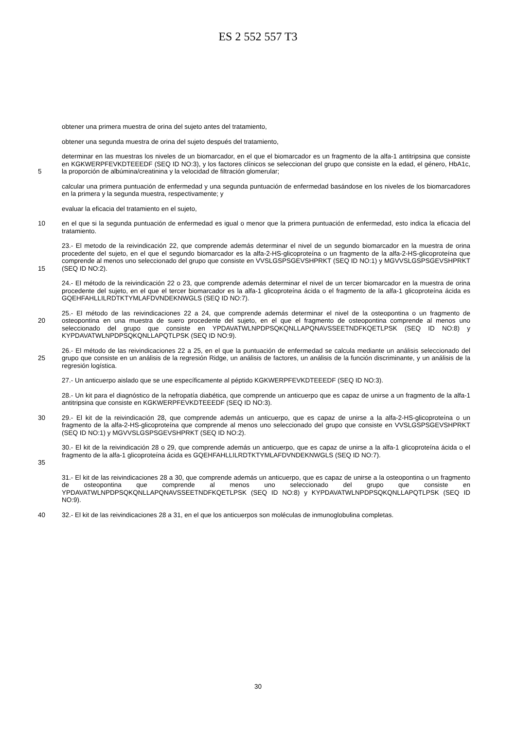ES 2 552 557 T3
obtener una primera muestra de orina del sujeto antes del tratamiento,
obtener una segunda muestra de orina del sujeto después del tratamiento,
5 determinar en las muestras los niveles de un biomarcador, en el que el biomarcador es un fragmento de la alfa-1 antitripsina que consiste en KGKWERPFEVKDTEEEDF (SEQ ID NO:3), y los factores clínicos se seleccionan del grupo que consiste en la edad, el género, HbA1c, la proporción de albúmina/creatinina y la velocidad de filtración glomerular;
calcular una primera puntuación de enfermedad y una segunda puntuación de enfermedad basándose en los niveles de los biomarcadores en la primera y la segunda muestra, respectivamente; y
evaluar la eficacia del tratamiento en el sujeto,
10 en el que si la segunda puntuación de enfermedad es igual o menor que la primera puntuación de enfermedad, esto indica la eficacia del tratamiento.
15 23.- El metodo de la reivindicación 22, que comprende además determinar el nivel de un segundo biomarcador en la muestra de orina procedente del sujeto, en el que el segundo biomarcador es la alfa-2-HS-glicoproteína o un fragmento de la alfa-2-HS-glicoproteína que comprende al menos uno seleccionado del grupo que consiste en VVSLGSPSGEVSHPRKT (SEQ ID NO:1) y MGVVSLGSPSGEVSHPRKT (SEQ ID NO:2).
24.- El método de la reivindicación 22 o 23, que comprende además determinar el nivel de un tercer biomarcador en la muestra de orina procedente del sujeto, en el que el tercer biomarcador es la alfa-1 glicoproteína ácida o el fragmento de la alfa-1 glicoproteína ácida es GQEHFAHLLILRDTKTYMLAFDVNDEKNWGLS (SEQ ID NO:7).
20 25.- El método de las reivindicaciones 22 a 24, que comprende además determinar el nivel de la osteopontina o un fragmento de osteopontina en una muestra de suero procedente del sujeto, en el que el fragmento de osteopontina comprende al menos uno seleccionado del grupo que consiste en YPDAVATWLNPDPSQKQNLLAPQNAVSSEETNDFKQETLPSK (SEQ ID NO:8) y KYPDAVATWLNPDPSQKQNLLAPQTLPSK (SEQ ID NO:9).
25 26.- El método de las reivindicaciones 22 a 25, en el que la puntuación de enfermedad se calcula mediante un análisis seleccionado del grupo que consiste en un análisis de la regresión Ridge, un análisis de factores, un análisis de la función discriminante, y un análisis de la regresión logística.
27.- Un anticuerpo aislado que se une específicamente al péptido KGKWERPFEVKDTEEEDF (SEQ ID NO:3).
28.- Un kit para el diagnóstico de la nefropatía diabética, que comprende un anticuerpo que es capaz de unirse a un fragmento de la alfa-1 antitripsina que consiste en KGKWERPFEVKDTEEEDF (SEQ ID NO:3).
30 29.- El kit de la reivindicación 28, que comprende además un anticuerpo, que es capaz de unirse a la alfa-2-HS-glicoproteína o un fragmento de la alfa-2-HS-glicoproteína que comprende al menos uno seleccionado del grupo que consiste en VVSLGSPSGEVSHPRKT (SEQ ID NO:1) y MGVVSLGSPSGEVSHPRKT (SEQ ID NO:2).
35 30.- El kit de la reivindicación 28 o 29, que comprende además un anticuerpo, que es capaz de unirse a la alfa-1 glicoproteína ácida o el fragmento de la alfa-1 glicoproteína ácida es GQEHFAHLLILRDTKTYMLAFDVNDEKNWGLS (SEQ ID NO:7).
31.- El kit de las reivindicaciones 28 a 30, que comprende además un anticuerpo, que es capaz de unirse a la osteopontina o un fragmento de osteopontina que comprende al menos uno seleccionado del grupo que consiste en YPDAVATWLNPDPSQKQNLLAPQNAVSSEETNDFKQETLPSK (SEQ ID NO:8) y KYPDAVATWLNPDPSQKQNLLAPQTLPSK (SEQ ID NO:9).
40 32.- El kit de las reivindicaciones 28 a 31, en el que los anticuerpos son moléculas de inmunoglobulina completas.
30